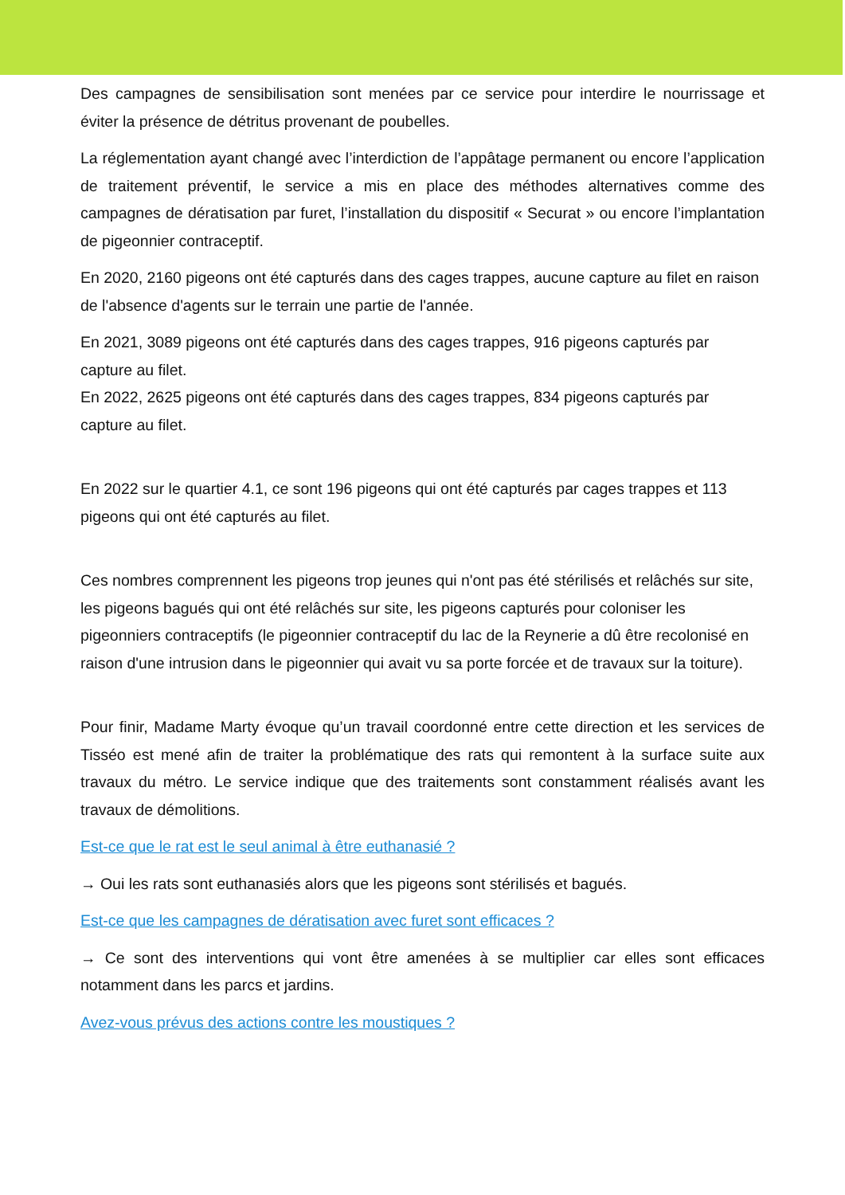Des campagnes de sensibilisation sont menées par ce service pour interdire le nourrissage et éviter la présence de détritus provenant de poubelles.
La réglementation ayant changé avec l’interdiction de l’appâtage permanent ou encore l’application de traitement préventif, le service a mis en place des méthodes alternatives comme des campagnes de dératisation par furet, l’installation du dispositif « Securat » ou encore l’implantation de pigeonnier contraceptif.
En 2020, 2160 pigeons ont été capturés dans des cages trappes, aucune capture au filet en raison de l'absence d'agents sur le terrain une partie de l'année.
En 2021, 3089 pigeons ont été capturés dans des cages trappes, 916 pigeons capturés par capture au filet.
En 2022, 2625 pigeons ont été capturés dans des cages trappes, 834 pigeons capturés par capture au filet.
En 2022 sur le quartier 4.1, ce sont 196 pigeons qui ont été capturés par cages trappes et 113 pigeons qui ont été capturés au filet.
Ces nombres comprennent les pigeons trop jeunes qui n'ont pas été stérilisés et relâchés sur site, les pigeons bagués qui ont été relâchés sur site, les pigeons capturés pour coloniser les pigeonniers contraceptifs (le pigeonnier contraceptif du lac de la Reynerie a dû être recolonisé en raison d'une intrusion dans le pigeonnier qui avait vu sa porte forcée et de travaux sur la toiture).
Pour finir, Madame Marty évoque qu’un travail coordonné entre cette direction et les services de Tisséo est mené afin de traiter la problématique des rats qui remontent à la surface suite aux travaux du métro. Le service indique que des traitements sont constamment réalisés avant les travaux de démolitions.
Est-ce que le rat est le seul animal à être euthanasié ?
→ Oui les rats sont euthanasiés alors que les pigeons sont stérilisés et bagués.
Est-ce que les campagnes de dératisation avec furet sont efficaces ?
→ Ce sont des interventions qui vont être amenées à se multiplier car elles sont efficaces notamment dans les parcs et jardins.
Avez-vous prévus des actions contre les moustiques ?